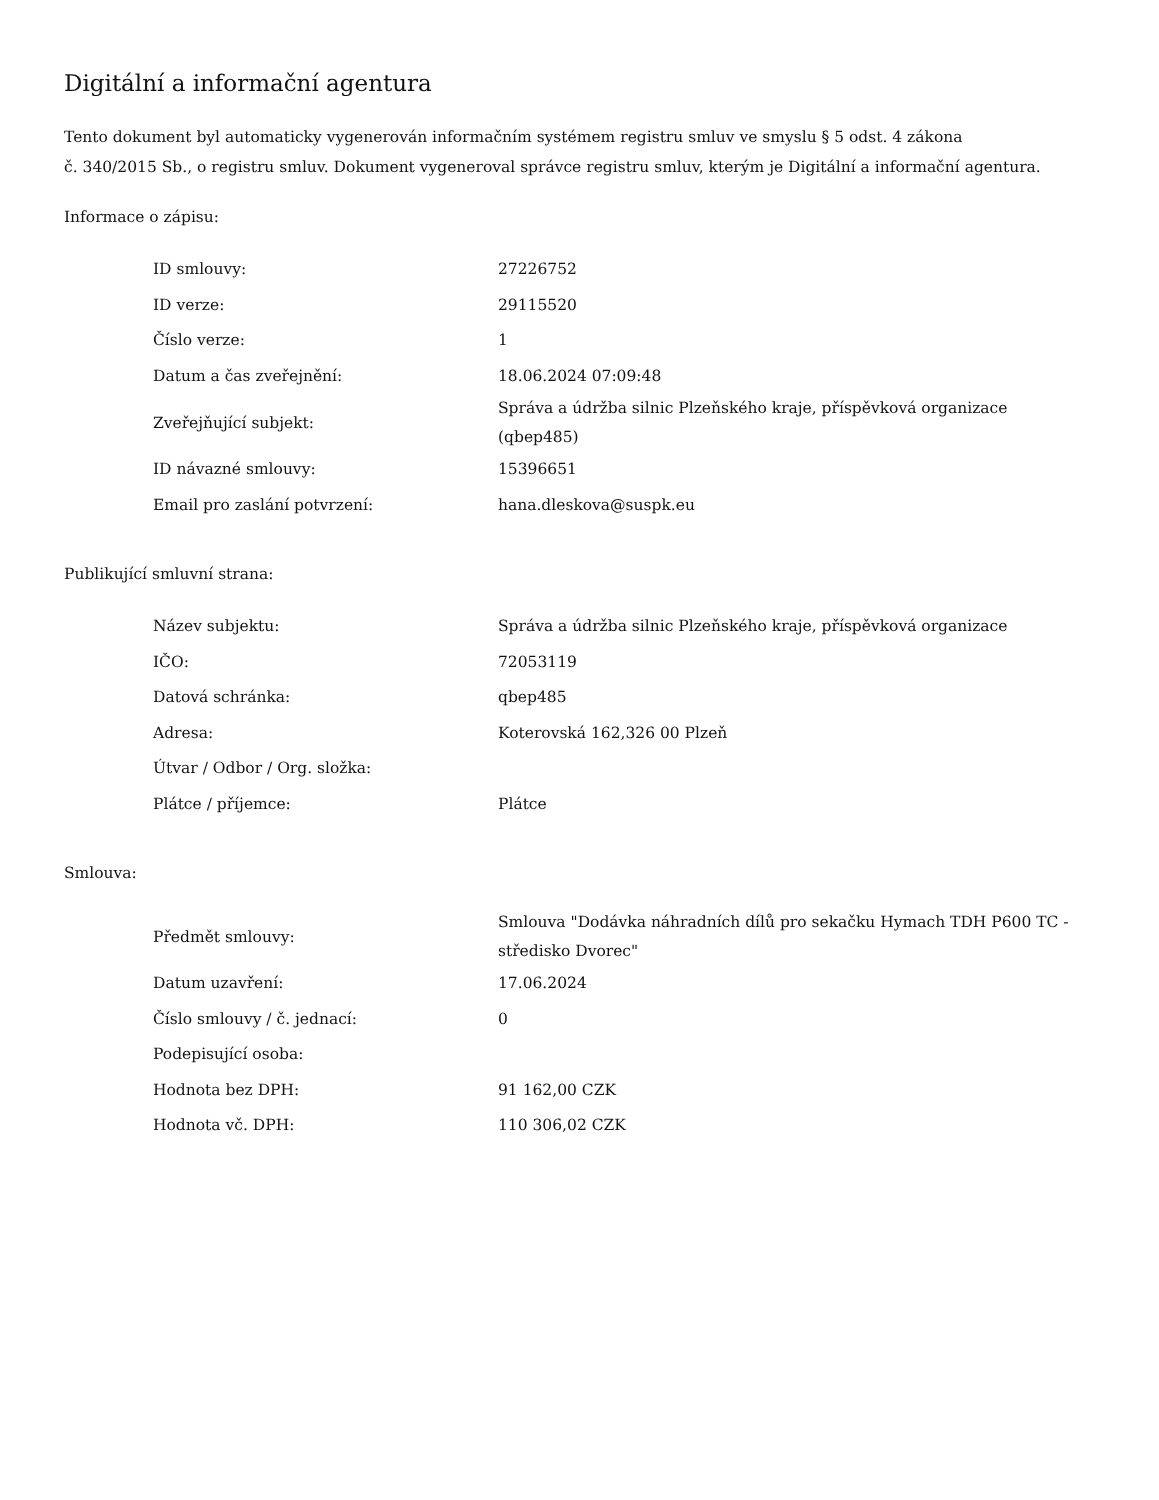Digitální a informační agentura
Tento dokument byl automaticky vygenerován informačním systémem registru smluv ve smyslu § 5 odst. 4 zákona
č. 340/2015 Sb., o registru smluv. Dokument vygeneroval správce registru smluv, kterým je Digitální a informační agentura.
Informace o zápisu:
| ID smlouvy: | 27226752 |
| ID verze: | 29115520 |
| Číslo verze: | 1 |
| Datum a čas zveřejnění: | 18.06.2024 07:09:48 |
| Zveřejňující subjekt: | Správa a údržba silnic Plzeňského kraje, příspěvková organizace (qbep485) |
| ID návazné smlouvy: | 15396651 |
| Email pro zaslání potvrzení: | hana.dleskova@suspk.eu |
Publikující smluvní strana:
| Název subjektu: | Správa a údržba silnic Plzeňského kraje, příspěvková organizace |
| IČO: | 72053119 |
| Datová schránka: | qbep485 |
| Adresa: | Koterovská 162,326 00 Plzeň |
| Útvar / Odbor / Org. složka: | |
| Plátce / příjemce: | Plátce |
Smlouva:
| Předmět smlouvy: | Smlouva "Dodávka náhradních dílů pro sekačku Hymach TDH P600 TC - středisko Dvorec" |
| Datum uzavření: | 17.06.2024 |
| Číslo smlouvy / č. jednací: | 0 |
| Podepisující osoba: | |
| Hodnota bez DPH: | 91 162,00 CZK |
| Hodnota vč. DPH: | 110 306,02 CZK |